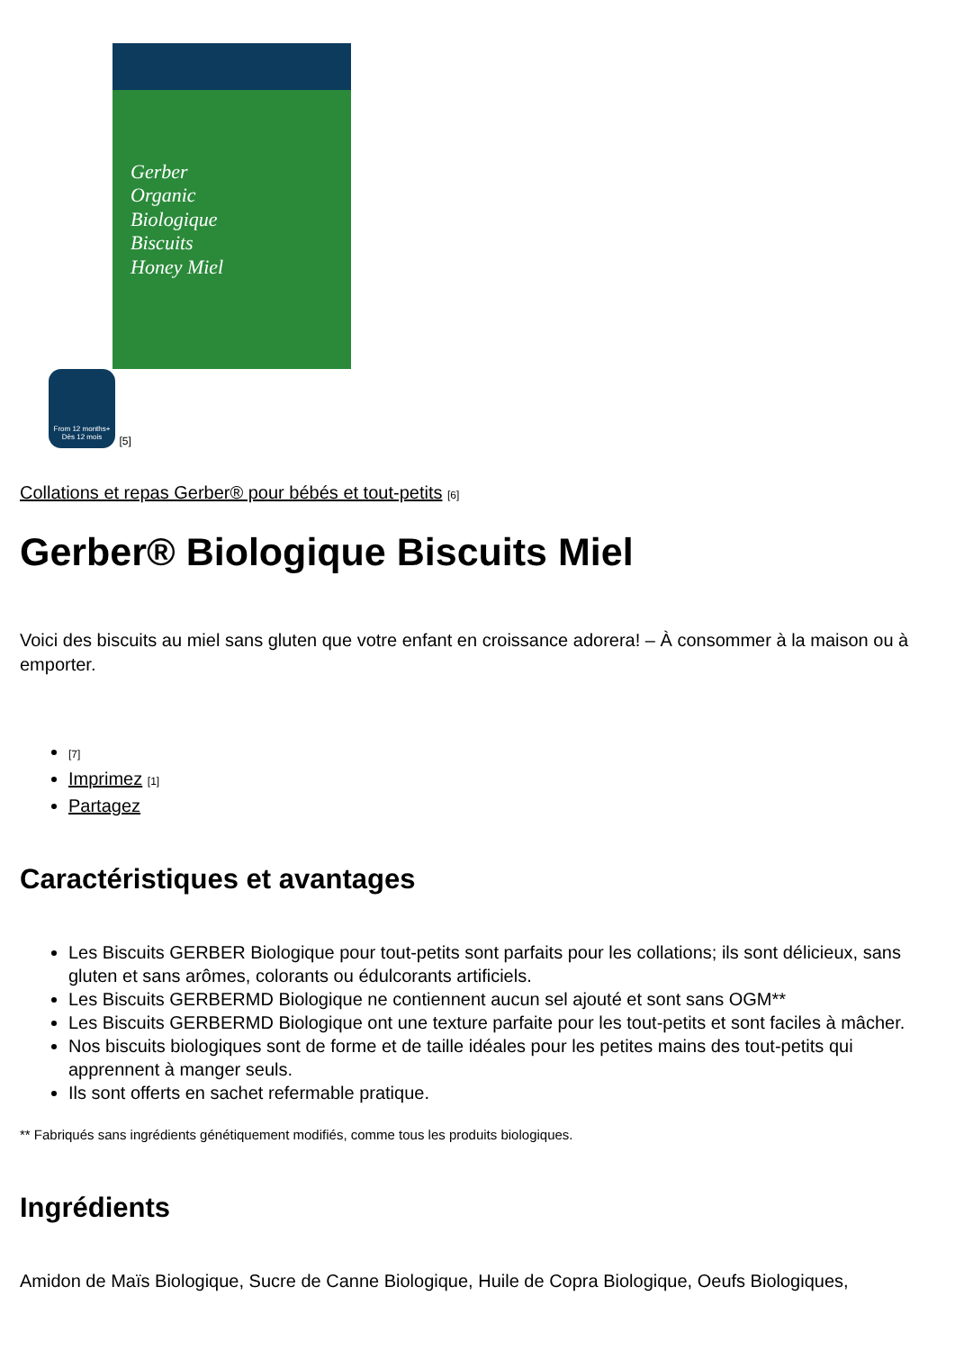Gerber
Organic
Biologique
Biscuits
Honey Miel
From 12 months+
Dès 12 mois [5]
Collations et repas Gerber® pour bébés et tout-petits [6]
Gerber® Biologique Biscuits Miel
Voici des biscuits au miel sans gluten que votre enfant en croissance adorera! – À consommer à la maison ou à emporter.
[7]
Imprimez [1]
Partagez
Caractéristiques et avantages
Les Biscuits GERBER Biologique pour tout-petits sont parfaits pour les collations; ils sont délicieux, sans gluten et sans arômes, colorants ou édulcorants artificiels.
Les Biscuits GERBERMD Biologique ne contiennent aucun sel ajouté et sont sans OGM**
Les Biscuits GERBERMD Biologique ont une texture parfaite pour les tout-petits et sont faciles à mâcher.
Nos biscuits biologiques sont de forme et de taille idéales pour les petites mains des tout-petits qui apprennent à manger seuls.
Ils sont offerts en sachet refermable pratique.
** Fabriqués sans ingrédients génétiquement modifiés, comme tous les produits biologiques.
Ingrédients
Amidon de Maïs Biologique, Sucre de Canne Biologique, Huile de Copra Biologique, Oeufs Biologiques,